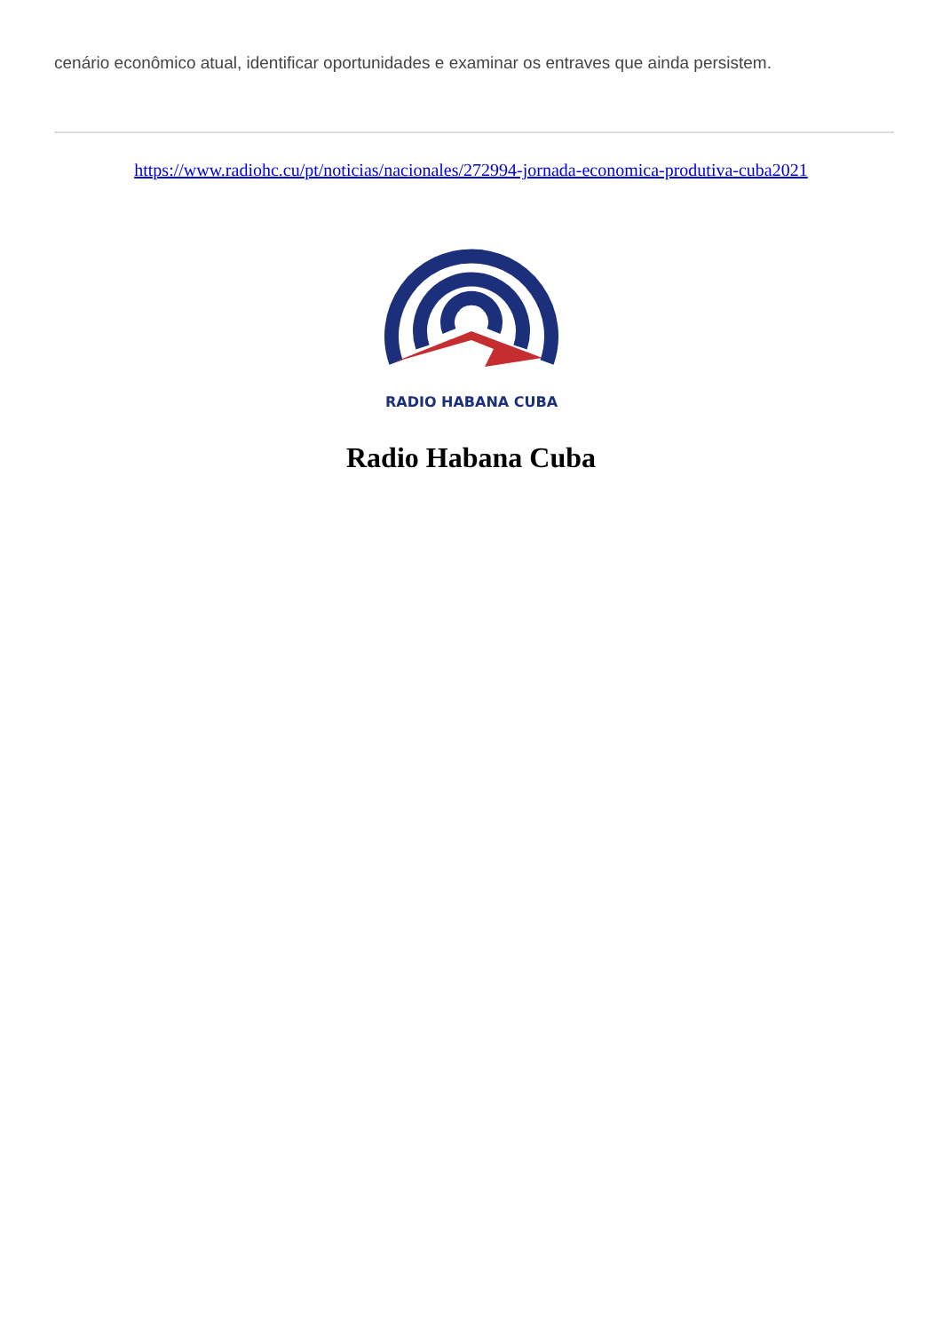cenário econômico atual, identificar oportunidades e examinar os entraves que ainda persistem.
https://www.radiohc.cu/pt/noticias/nacionales/272994-jornada-economica-produtiva-cuba2021
RADIO HABANA CUBA
Radio Habana Cuba